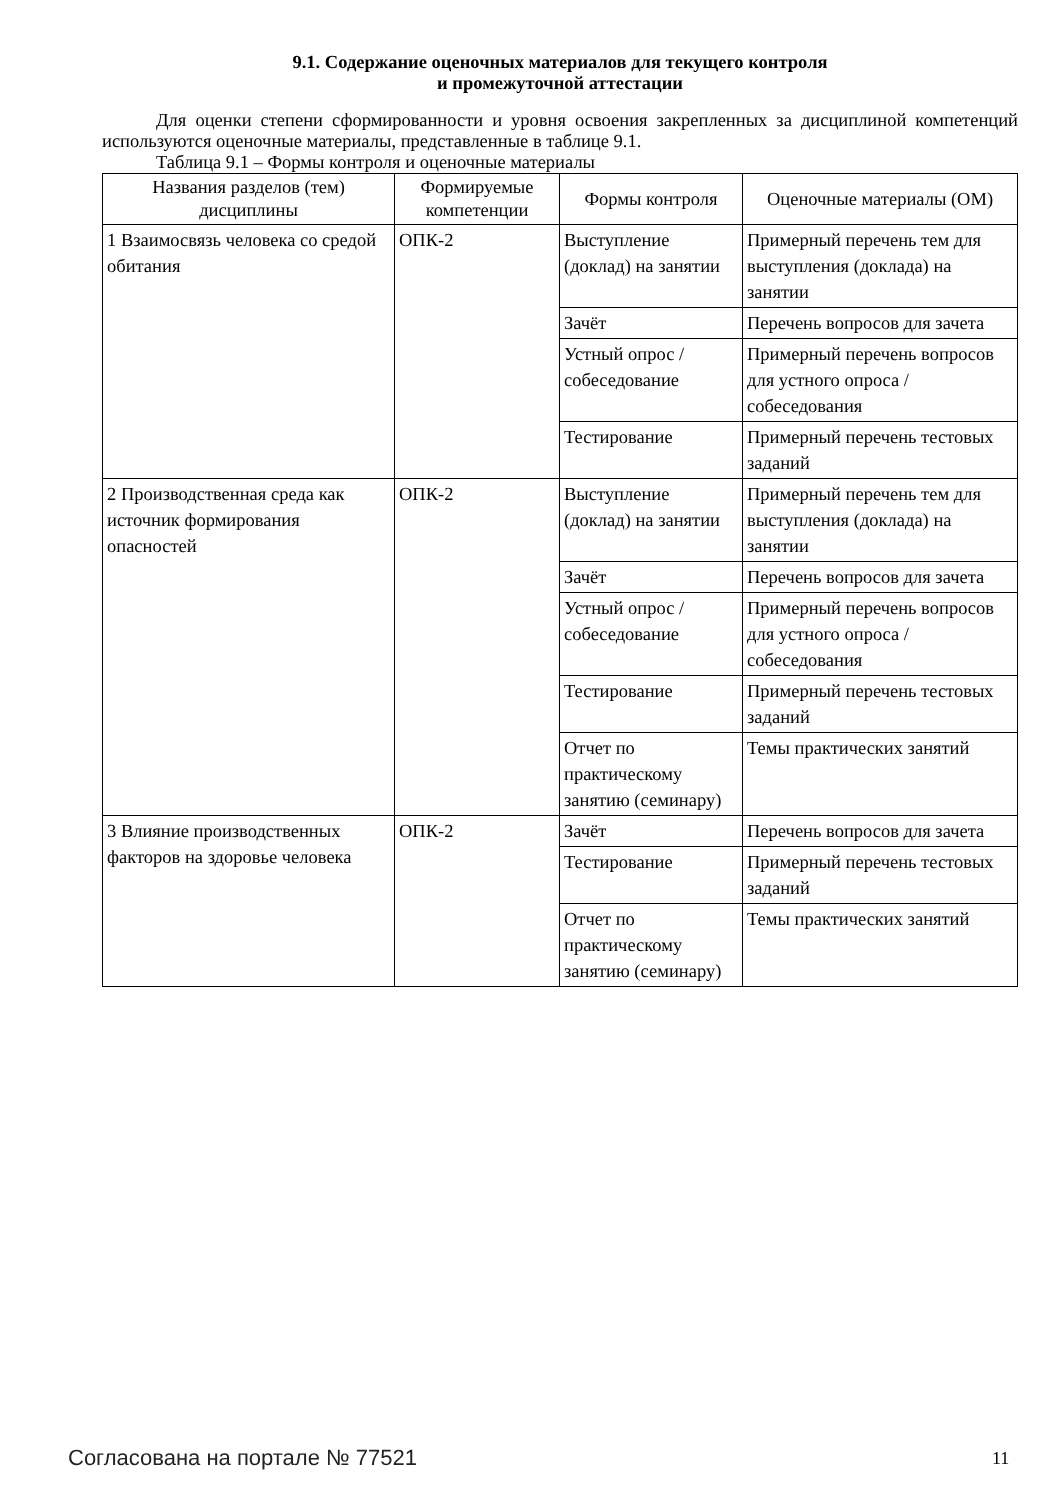9.1. Содержание оценочных материалов для текущего контроля
и промежуточной аттестации
Для оценки степени сформированности и уровня освоения закрепленных за дисциплиной компетенций используются оценочные материалы, представленные в таблице 9.1.
Таблица 9.1 – Формы контроля и оценочные материалы
| Названия разделов (тем) дисциплины | Формируемые компетенции | Формы контроля | Оценочные материалы (ОМ) |
| --- | --- | --- | --- |
| 1 Взаимосвязь человека со средой обитания | ОПК-2 | Выступление (доклад) на занятии | Примерный перечень тем для выступления (доклада) на занятии |
| | | Зачёт | Перечень вопросов для зачета |
| | | Устный опрос / собеседование | Примерный перечень вопросов для устного опроса / собеседования |
| | | Тестирование | Примерный перечень тестовых заданий |
| 2 Производственная среда как источник формирования опасностей | ОПК-2 | Выступление (доклад) на занятии | Примерный перечень тем для выступления (доклада) на занятии |
| | | Зачёт | Перечень вопросов для зачета |
| | | Устный опрос / собеседование | Примерный перечень вопросов для устного опроса / собеседования |
| | | Тестирование | Примерный перечень тестовых заданий |
| | | Отчет по практическому занятию (семинару) | Темы практических занятий |
| 3 Влияние производственных факторов на здоровье человека | ОПК-2 | Зачёт | Перечень вопросов для зачета |
| | | Тестирование | Примерный перечень тестовых заданий |
| | | Отчет по практическому занятию (семинару) | Темы практических занятий |
Согласована на портале № 77521 11